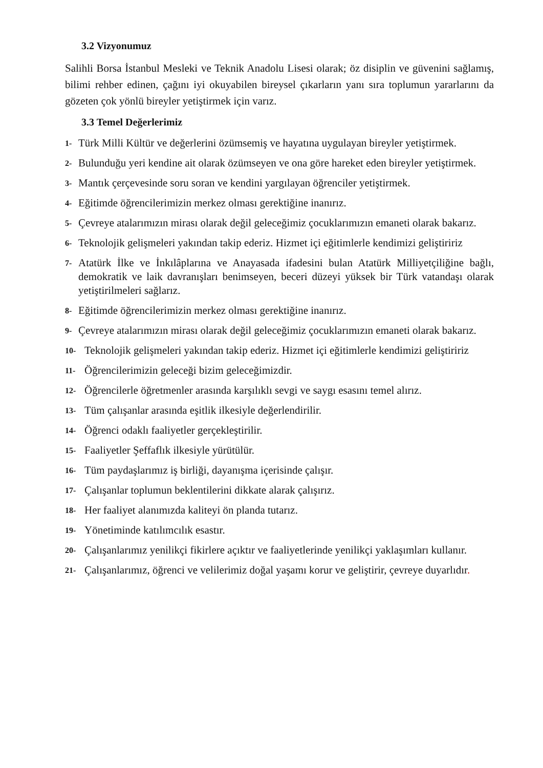3.2 Vizyonumuz
Salihli Borsa İstanbul Mesleki ve Teknik Anadolu Lisesi olarak; öz disiplin ve güvenini sağlamış, bilimi rehber edinen, çağını iyi okuyabilen bireysel çıkarların yanı sıra toplumun yararlarını da gözeten çok yönlü bireyler yetiştirmek için varız.
3.3 Temel Değerlerimiz
1- Türk Milli Kültür ve değerlerini özümsemiş ve hayatına uygulayan bireyler yetiştirmek.
2- Bulunduğu yeri kendine ait olarak özümseyen ve ona göre hareket eden bireyler yetiştirmek.
3- Mantık çerçevesinde soru soran ve kendini yargılayan öğrenciler yetiştirmek.
4- Eğitimde öğrencilerimizin merkez olması gerektiğine inanırız.
5- Çevreye atalarımızın mirası olarak değil geleceğimiz çocuklarımızın emaneti olarak bakarız.
6- Teknolojik gelişmeleri yakından takip ederiz. Hizmet içi eğitimlerle kendimizi geliştiririz
7- Atatürk İlke ve İnkılâplarına ve Anayasada ifadesini bulan Atatürk Milliyetçiliğine bağlı, demokratik ve laik davranışları benimseyen, beceri düzeyi yüksek bir Türk vatandaşı olarak yetiştirilmeleri sağlarız.
8- Eğitimde öğrencilerimizin merkez olması gerektiğine inanırız.
9- Çevreye atalarımızın mirası olarak değil geleceğimiz çocuklarımızın emaneti olarak bakarız.
10- Teknolojik gelişmeleri yakından takip ederiz. Hizmet içi eğitimlerle kendimizi geliştiririz
11- Öğrencilerimizin geleceği bizim geleceğimizdir.
12- Öğrencilerle öğretmenler arasında karşılıklı sevgi ve saygı esasını temel alırız.
13- Tüm çalışanlar arasında eşitlik ilkesiyle değerlendirilir.
14- Öğrenci odaklı faaliyetler gerçekleştirilir.
15- Faaliyetler Şeffaflık ilkesiyle yürütülür.
16- Tüm paydaşlarımız iş birliği, dayanışma içerisinde çalışır.
17- Çalışanlar toplumun beklentilerini dikkate alarak çalışırız.
18- Her faaliyet alanımızda kaliteyi ön planda tutarız.
19- Yönetiminde katılımcılık esastır.
20- Çalışanlarımız yenilikçi fikirlere açıktır ve faaliyetlerinde yenilikçi yaklaşımları kullanır.
21- Çalışanlarımız, öğrenci ve velilerimiz doğal yaşamı korur ve geliştirir, çevreye duyarlıdır.